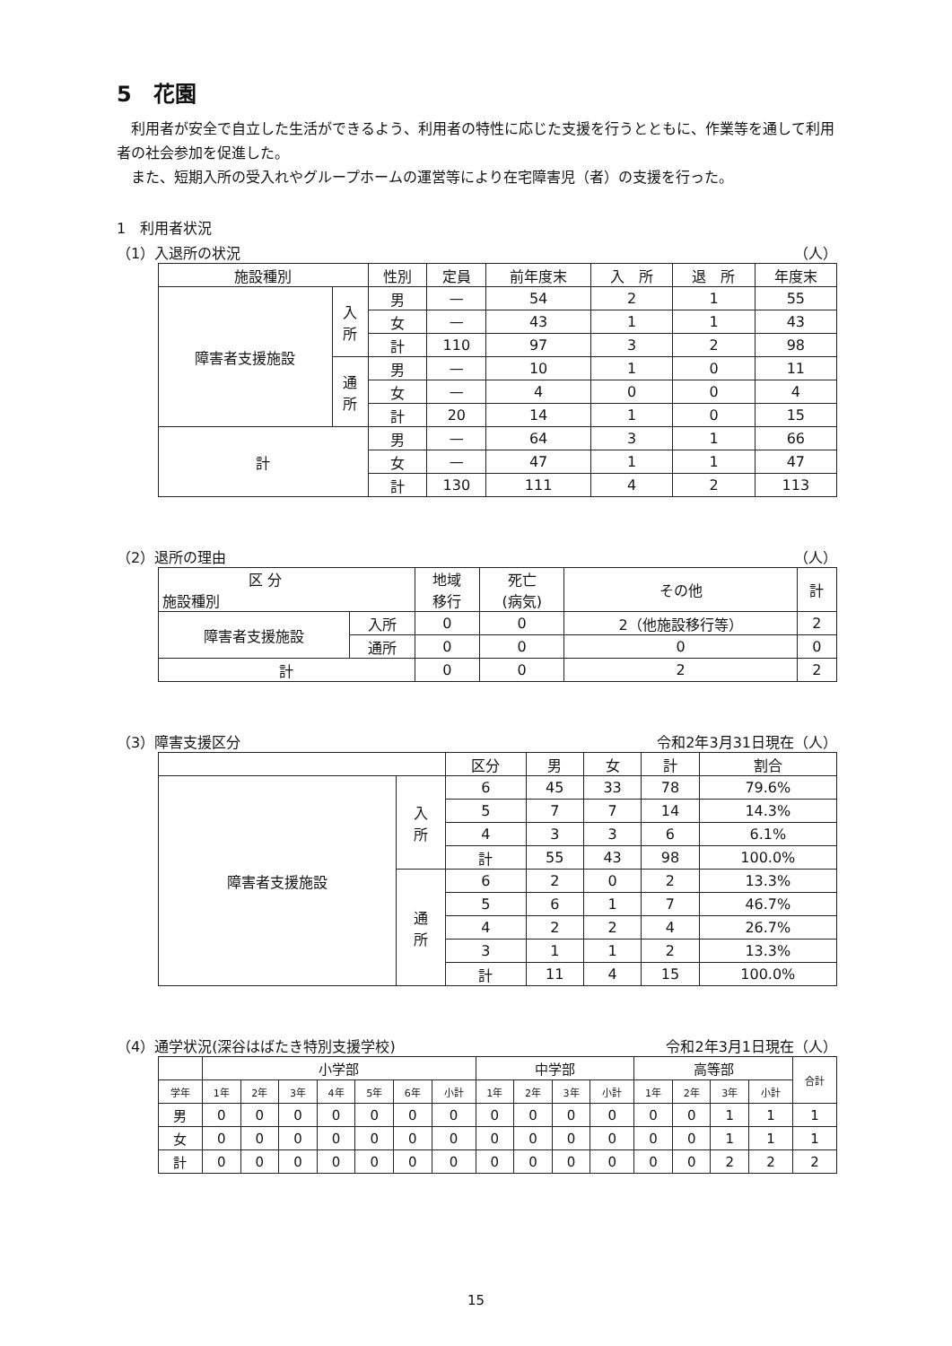5　花園
利用者が安全で自立した生活ができるよう、利用者の特性に応じた支援を行うとともに、作業等を通して利用者の社会参加を促進した。
また、短期入所の受入れやグループホームの運営等により在宅障害児（者）の支援を行った。
1　利用者状況
（1）入退所の状況 （人）
| 施設種別 | | 性別 | 定員 | 前年度末 | 入 所 | 退 所 | 年度末 |
| --- | --- | --- | --- | --- | --- | --- | --- |
| 障害者支援施設 | 入 所 | 男 | — | 54 | 2 | 1 | 55 |
| | | 女 | — | 43 | 1 | 1 | 43 |
| | | 計 | 110 | 97 | 3 | 2 | 98 |
| | 通 所 | 男 | — | 10 | 1 | 0 | 11 |
| | | 女 | — | 4 | 0 | 0 | 4 |
| | | 計 | 20 | 14 | 1 | 0 | 15 |
| 計 | | 男 | — | 64 | 3 | 1 | 66 |
| | | 女 | — | 47 | 1 | 1 | 47 |
| | | 計 | 130 | 111 | 4 | 2 | 113 |
（2）退所の理由 （人）
| 区 分 施設種別 | | 地域 移行 | 死亡 (病気) | その他 | 計 |
| --- | --- | --- | --- | --- | --- |
| 障害者支援施設 | 入所 | 0 | 0 | 2（他施設移行等） | 2 |
| | 通所 | 0 | 0 | 0 | 0 |
| 計 | | 0 | 0 | 2 | 2 |
（3）障害支援区分 令和2年3月31日現在（人）
| | | 区分 | 男 | 女 | 計 | 割合 |
| --- | --- | --- | --- | --- | --- | --- |
| 障害者支援施設 | 入 所 | 6 | 45 | 33 | 78 | 79.6% |
| | | 5 | 7 | 7 | 14 | 14.3% |
| | | 4 | 3 | 3 | 6 | 6.1% |
| | | 計 | 55 | 43 | 98 | 100.0% |
| | 通 所 | 6 | 2 | 0 | 2 | 13.3% |
| | | 5 | 6 | 1 | 7 | 46.7% |
| | | 4 | 2 | 2 | 4 | 26.7% |
| | | 3 | 1 | 1 | 2 | 13.3% |
| | | 計 | 11 | 4 | 15 | 100.0% |
（4）通学状況(深谷はばたき特別支援学校) 令和2年3月1日現在（人）
| | 小学部 | | | | | | | 中学部 | | | | 高等部 | | | | 合計 |
| --- | --- | --- | --- | --- | --- | --- | --- | --- | --- | --- | --- | --- | --- | --- | --- | --- |
| 学年 | 1年 | 2年 | 3年 | 4年 | 5年 | 6年 | 小計 | 1年 | 2年 | 3年 | 小計 | 1年 | 2年 | 3年 | 小計 | |
| 男 | 0 | 0 | 0 | 0 | 0 | 0 | 0 | 0 | 0 | 0 | 0 | 0 | 0 | 1 | 1 | 1 |
| 女 | 0 | 0 | 0 | 0 | 0 | 0 | 0 | 0 | 0 | 0 | 0 | 0 | 0 | 1 | 1 | 1 |
| 計 | 0 | 0 | 0 | 0 | 0 | 0 | 0 | 0 | 0 | 0 | 0 | 0 | 0 | 2 | 2 | 2 |
15